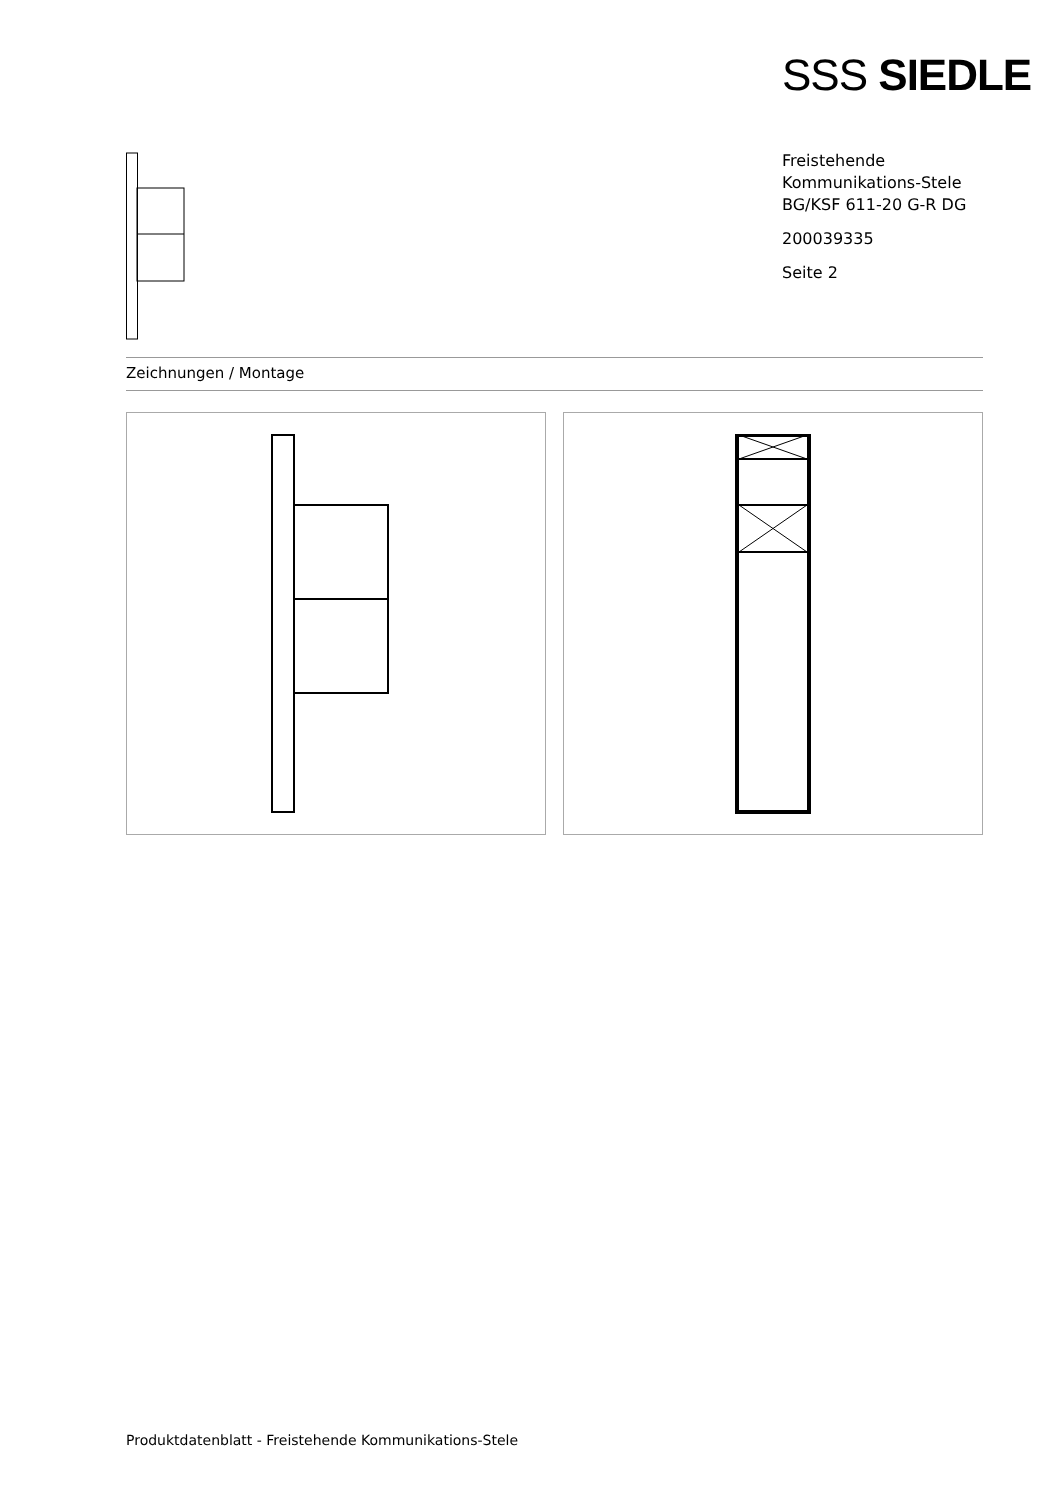SSS SIEDLE
Freistehende
Kommunikations-Stele
BG/KSF 611-20 G-R DG
200039335
Seite 2
Zeichnungen / Montage
Produktdatenblatt - Freistehende Kommunikations-Stele